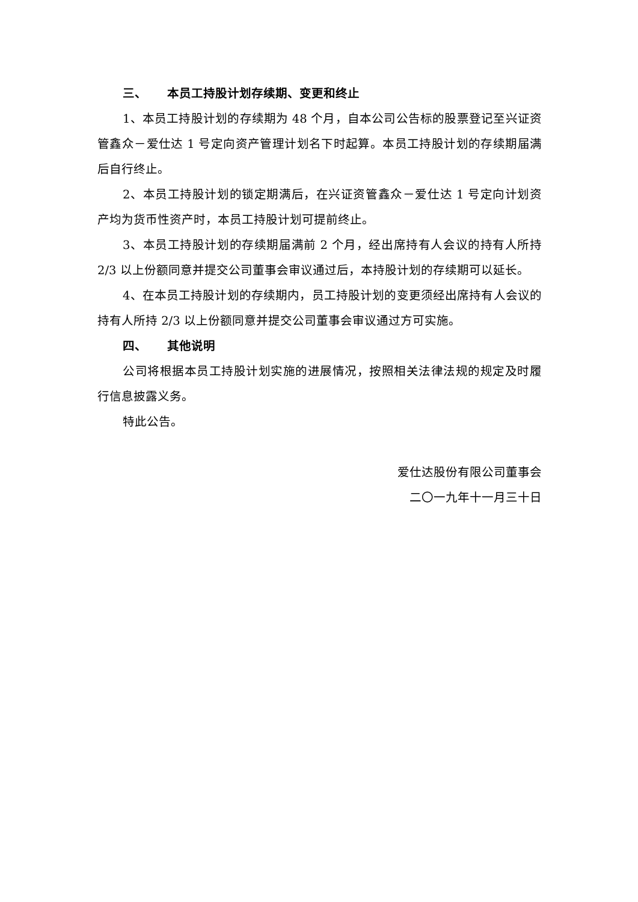三、 本员工持股计划存续期、变更和终止
1、本员工持股计划的存续期为 48 个月，自本公司公告标的股票登记至兴证资管鑫众－爱仕达 1 号定向资产管理计划名下时起算。本员工持股计划的存续期届满后自行终止。
2、本员工持股计划的锁定期满后，在兴证资管鑫众－爱仕达 1 号定向计划资产均为货币性资产时，本员工持股计划可提前终止。
3、本员工持股计划的存续期届满前 2 个月，经出席持有人会议的持有人所持 2/3 以上份额同意并提交公司董事会审议通过后，本持股计划的存续期可以延长。
4、在本员工持股计划的存续期内，员工持股计划的变更须经出席持有人会议的持有人所持 2/3 以上份额同意并提交公司董事会审议通过方可实施。
四、 其他说明
公司将根据本员工持股计划实施的进展情况，按照相关法律法规的规定及时履行信息披露义务。
特此公告。
爱仕达股份有限公司董事会
二〇一九年十一月三十日